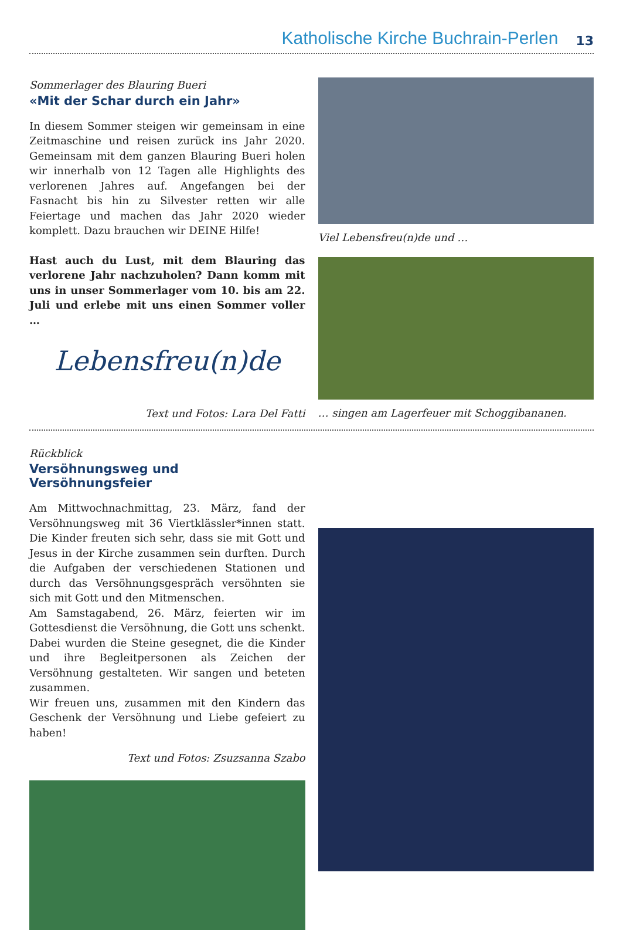Katholische Kirche Buchrain-Perlen 13
Sommerlager des Blauring Bueri
«Mit der Schar durch ein Jahr»
In diesem Sommer steigen wir gemeinsam in eine Zeitmaschine und reisen zurück ins Jahr 2020. Gemeinsam mit dem ganzen Blauring Bueri holen wir innerhalb von 12 Tagen alle Highlights des verlorenen Jahres auf. Angefangen bei der Fasnacht bis hin zu Silvester retten wir alle Feiertage und machen das Jahr 2020 wieder komplett. Dazu brauchen wir DEINE Hilfe!
Hast auch du Lust, mit dem Blauring das verlorene Jahr nachzuholen? Dann komm mit uns in unser Sommerlager vom 10. bis am 22. Juli und erlebe mit uns einen Sommer voller …
Lebensfreu(n)de
Text und Fotos: Lara Del Fatti
Viel Lebensfreu(n)de und …
… singen am Lagerfeuer mit Schoggibananen.
Rückblick
Versöhnungsweg und Versöhnungsfeier
Am Mittwochnachmittag, 23. März, fand der Versöhnungsweg mit 36 Viertklässler*innen statt. Die Kinder freuten sich sehr, dass sie mit Gott und Jesus in der Kirche zusammen sein durften. Durch die Aufgaben der verschiedenen Stationen und durch das Versöhnungsgespräch versöhnten sie sich mit Gott und den Mitmenschen.
Am Samstagabend, 26. März, feierten wir im Gottesdienst die Versöhnung, die Gott uns schenkt. Dabei wurden die Steine gesegnet, die die Kinder und ihre Begleitpersonen als Zeichen der Versöhnung gestalteten. Wir sangen und beteten zusammen.
Wir freuen uns, zusammen mit den Kindern das Geschenk der Versöhnung und Liebe gefeiert zu haben!
Text und Fotos: Zsuzsanna Szabo